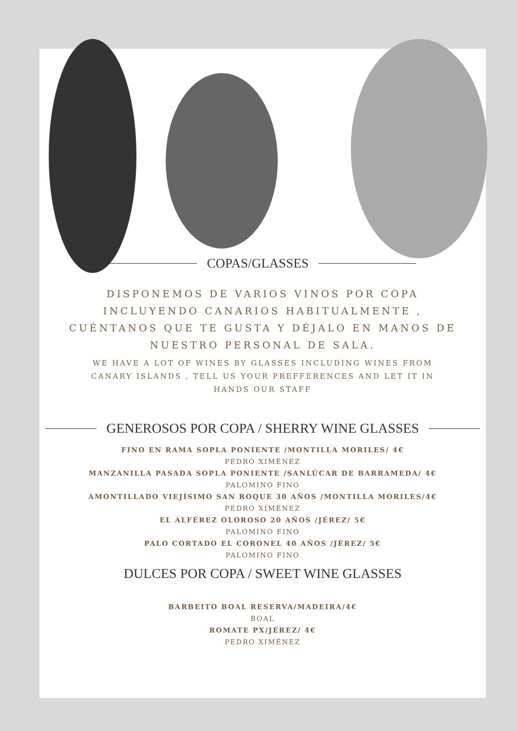COPAS/GLASSES
DISPONEMOS DE VARIOS VINOS POR COPA INCLUYENDO CANARIOS HABITUALMENTE , CUÉNTANOS QUE TE GUSTA Y DÉJALO EN MANOS DE NUESTRO PERSONAL DE SALA.
WE HAVE A LOT OF WINES BY GLASSES INCLUDING WINES FROM CANARY ISLANDS , TELL US YOUR PREFFERENCES AND LET IT IN HANDS OUR STAFF
GENEROSOS POR COPA / SHERRY WINE GLASSES
FINO EN RAMA SOPLA PONIENTE /MONTILLA MORILES/ 4€
PEDRO XIMÉNEZ
MANZANILLA PASADA SOPLA PONIENTE /SANLÚCAR DE BARRAMEDA/ 4€
PALOMINO FINO
AMONTILLADO VIEJÍSIMO SAN ROQUE 30 AÑOS /MONTILLA MORILES/4€
PEDRO XIMÉNEZ
EL ALFÉREZ OLOROSO 20 AÑOS /JÉREZ/ 5€
PALOMINO FINO
PALO CORTADO EL CORONEL 40 AÑOS /JÉREZ/ 5€
PALOMINO FINO
DULCES POR COPA / SWEET WINE GLASSES
BARBEITO BOAL RESERVA/MADEIRA/4€
BOAL
ROMATE PX/JÉREZ/ 4€
PEDRO XIMÉNEZ